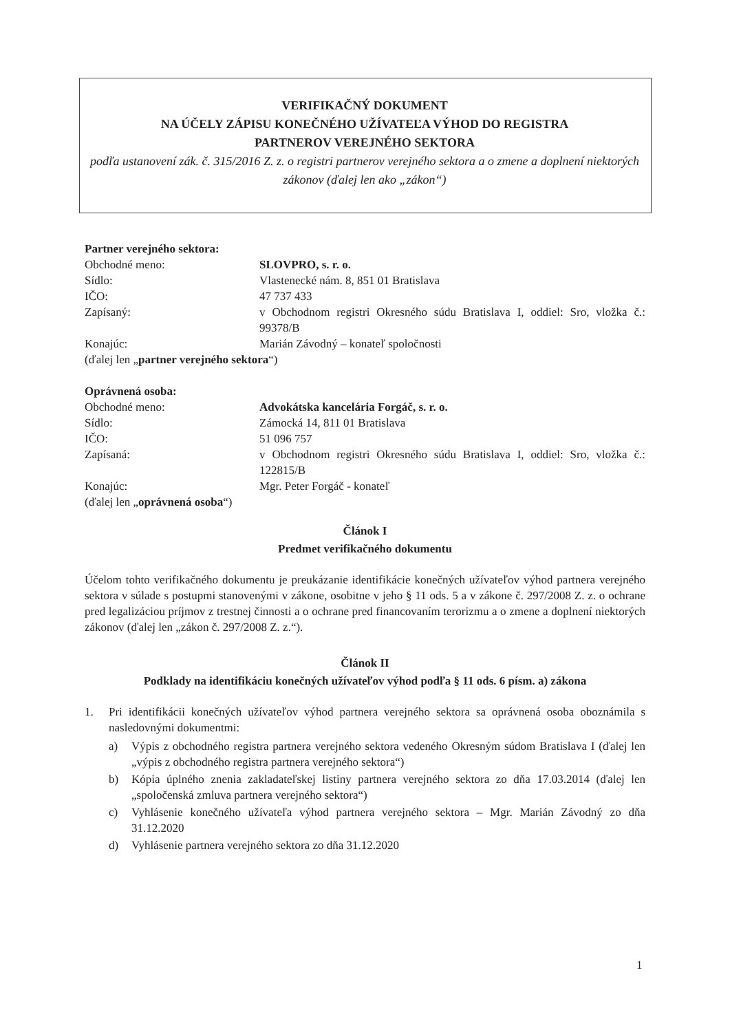VERIFIKAČNÝ DOKUMENT
NA ÚČELY ZÁPISU KONEČNÉHO UŽÍVATEĽA VÝHOD DO REGISTRA
PARTNEROV VEREJNÉHO SEKTORA
podľa ustanovení zák. č. 315/2016 Z. z. o registri partnerov verejného sektora a o zmene a doplnení niektorých zákonov (ďalej len ako „zákon“)
Partner verejného sektora:
Obchodné meno: SLOVPRO, s. r. o.
Sídlo: Vlastenecké nám. 8, 851 01 Bratislava
IČO: 47 737 433
Zapísaný: v Obchodnom registri Okresného súdu Bratislava I, oddiel: Sro, vložka č.: 99378/B
Konajúc: Marián Závodný – konateľ spoločnosti
(ďalej len „partner verejného sektora“)
Oprávnená osoba:
Obchodné meno: Advokátska kancelária Forgáč, s. r. o.
Sídlo: Zámocká 14, 811 01 Bratislava
IČO: 51 096 757
Zapísaná: v Obchodnom registri Okresného súdu Bratislava I, oddiel: Sro, vložka č.: 122815/B
Konajúc: Mgr. Peter Forgáč - konateľ
(ďalej len „oprávnená osoba“)
Článok I
Predmet verifikačného dokumentu
Účelom tohto verifikačného dokumentu je preukázanie identifikácie konečných užívateľov výhod partnera verejného sektora v súlade s postupmi stanovenými v zákone, osobitne v jeho § 11 ods. 5 a v zákone č. 297/2008 Z. z. o ochrane pred legalizáciou príjmov z trestnej činnosti a o ochrane pred financovaním terorizmu a o zmene a doplnení niektorých zákonov (ďalej len „zákon č. 297/2008 Z. z.“).
Článok II
Podklady na identifikáciu konečných užívateľov výhod podľa § 11 ods. 6 písm. a) zákona
1. Pri identifikácii konečných užívateľov výhod partnera verejného sektora sa oprávnená osoba oboznámila s nasledovnými dokumentmi:
a) Výpis z obchodného registra partnera verejného sektora vedeného Okresným súdom Bratislava I (ďalej len „výpis z obchodného registra partnera verejného sektora“)
b) Kópia úplného znenia zakladateľskej listiny partnera verejného sektora zo dňa 17.03.2014 (ďalej len „spoločenská zmluva partnera verejného sektora“)
c) Vyhlásenie konečného užívateľa výhod partnera verejného sektora – Mgr. Marián Závodný zo dňa 31.12.2020
d) Vyhlásenie partnera verejného sektora zo dňa 31.12.2020
1